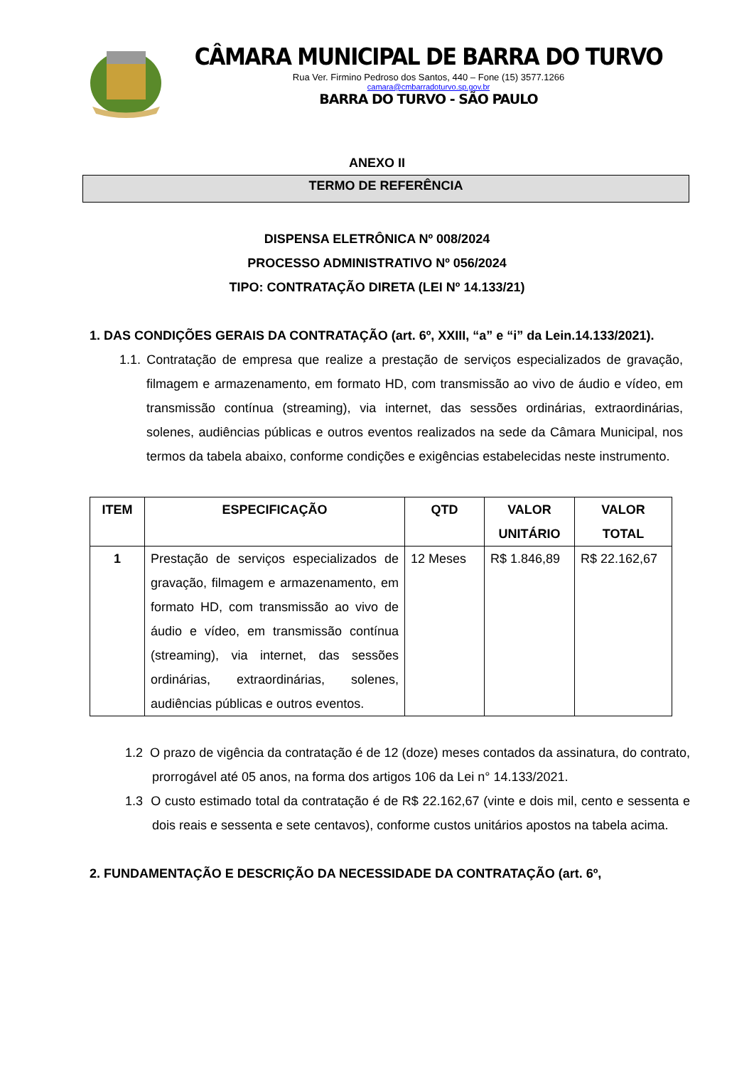CÂMARA MUNICIPAL DE BARRA DO TURVO
Rua Ver. Firmino Pedroso dos Santos, 440 – Fone (15) 3577.1266
camara@cmbarradoturvo.sp.gov.br
BARRA DO TURVO - SÃO PAULO
ANEXO II
TERMO DE REFERÊNCIA
DISPENSA ELETRÔNICA Nº 008/2024
PROCESSO ADMINISTRATIVO Nº 056/2024
TIPO: CONTRATAÇÃO DIRETA (LEI Nº 14.133/21)
1. DAS CONDIÇÕES GERAIS DA CONTRATAÇÃO (art. 6º, XXIII, “a” e “i” da Lein.14.133/2021).
1.1. Contratação de empresa que realize a prestação de serviços especializados de gravação, filmagem e armazenamento, em formato HD, com transmissão ao vivo de áudio e vídeo, em transmissão contínua (streaming), via internet, das sessões ordinárias, extraordinárias, solenes, audiências públicas e outros eventos realizados na sede da Câmara Municipal, nos termos da tabela abaixo, conforme condições e exigências estabelecidas neste instrumento.
| ITEM | ESPECIFICAÇÃO | QTD | VALOR UNITÁRIO | VALOR TOTAL |
| --- | --- | --- | --- | --- |
| 1 | Prestação de serviços especializados de gravação, filmagem e armazenamento, em formato HD, com transmissão ao vivo de áudio e vídeo, em transmissão contínua (streaming), via internet, das sessões ordinárias, extraordinárias, solenes, audiências públicas e outros eventos. | 12 Meses | R$ 1.846,89 | R$ 22.162,67 |
1.2 O prazo de vigência da contratação é de 12 (doze) meses contados da assinatura, do contrato, prorrogável até 05 anos, na forma dos artigos 106 da Lei n° 14.133/2021.
1.3 O custo estimado total da contratação é de R$ 22.162,67 (vinte e dois mil, cento e sessenta e dois reais e sessenta e sete centavos), conforme custos unitários apostos na tabela acima.
2. FUNDAMENTAÇÃO E DESCRIÇÃO DA NECESSIDADE DA CONTRATAÇÃO (art. 6º,